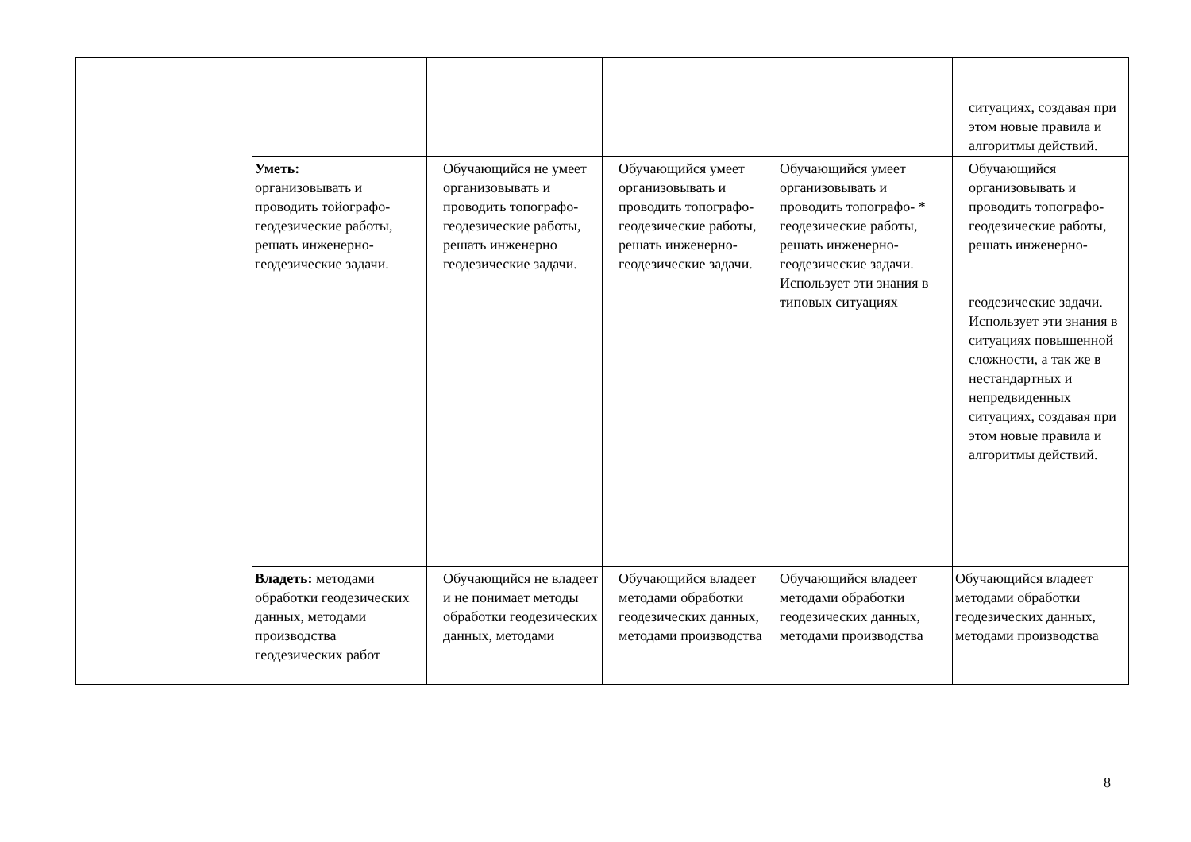| | | | | | ситуациях, создавая при этом новые правила и алгоритмы действий. |
| | Уметь: организовывать и проводить тойографо-геодезические работы, решать инженерно-геодезические задачи. | Обучающийся не умеет организовывать и проводить топографо-геодезические работы, решать инженерно геодезические задачи. | Обучающийся умеет организовывать и проводить топографо-геодезические работы, решать инженерно-геодезические задачи. | Обучающийся умеет организовывать и проводить топографо- * геодезические работы, решать инженерно-геодезические задачи. Использует эти знания в типовых ситуациях | Обучающийся организовывать и проводить топографо-геодезические работы, решать инженерно- геодезические задачи. Использует эти знания в ситуациях повышенной сложности, а так же в нестандартных и непредвиденных ситуациях, создавая при этом новые правила и алгоритмы действий. |
| | Владеть: методами обработки геодезических данных, методами производства геодезических работ | Обучающийся не владеет и не понимает методы обработки геодезических данных, методами | Обучающийся владеет методами обработки геодезических данных, методами производства | Обучающийся владеет методами обработки геодезических данных, методами производства | Обучающийся владеет методами обработки геодезических данных, методами производства |
8